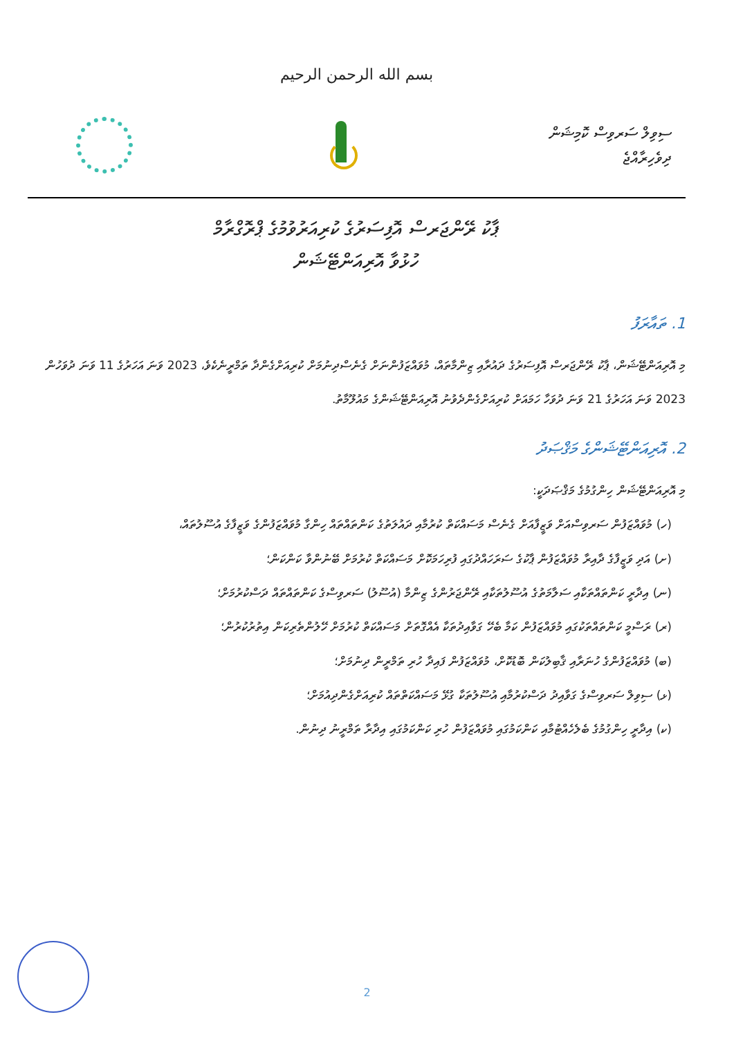بسم الله الرحمن الرحيم
ސިވިލް ސަރވިސް ކޮމިޝަން
ދިވެހިރާއްޖެ
ޕާކު ރޭންޖަރސް އޮފިސަރުގެ ކުރިއަރުވުމުގެ ޕްރޮގްރާމް
ހުޅުވާ އޮރިއަންޓޭޝަން
1. ތައާރަފު
މި އޮރިއަންޓޭޝަން، ޕާކު ރޭންޖަރސް އޮފިސަރުގެ ދައުރާއި ޒިންމާތައް، މުވައްޒަފުންނަށް ގެނެސްދިނުމަށް ކުރިއަށްގެންދާ ތަމްރީނެކެވެ، 2023 ވަނަ އަހަރުގެ 11 ވަނަ ދުވަހުން 2023 ވަނަ އަހަރުގެ 21 ވަނަ ދުވަހާ ހަމައަށް ކުރިއަށްގެންދެވުނު އޮރިއަންޓޭޝަންގެ މައުލޫމާތު.
2. އޮރިއަންޓޭޝަންގެ މަޤްޞަދު
މި އޮރިއަންޓޭޝަން ހިންގުމުގެ މަޤްޞަދަކީ:
(ހ) މުވައްޒަފުން ސަރވިސްއަށް ވަޒީފާއަށް ގެނެސް މަސައްކަތް ކުރުމާއި ދައުލަތުގެ ކަންތައްތައް ހިންގާ މުވައްޒަފުންގެ ވަޒީފާގެ އުސޫލުތައް،
(ށ) އަދި ވަޒީފާގެ ދާއިރާ މުވައްޒަފުން ޕާކުގެ ސަރަހައްދުގައި ފުރިހަމަކޮށް މަސައްކަތް ކުރުމަށް ބޭނުންވާ ކަންކަން؛
(ނ) އިދާރީ ކަންތައްތަކާއި ސަލާމަތުގެ އުސޫލުތަކާއި ރޭންޖަރުންގެ ޒިންމާ (އުސޫލު) ސަރވިސްގެ ކަންތައްތައް ދަސްކުރުމަށް؛
(ރ) ރަސްމީ ކަންތައްތަކުގައި މުވައްޒަފުން ކަމާ ބެހޭ ގަވާއިދުތަކާ އެއްގޮތަށް މަސައްކަތް ކުރުމަށް ހޭލުންތެރިކަން އިތުރުކުރުން؛
(ބ) މުވައްޒަފުންގެ ހުނަރާއި ޤާބިލުކަން ބޮޑުކޮށް، މުވައްޒަފުން ފައިދާ ހުރި ތަމްރީން ދިނުމަށް؛
(ޅ) ސިވިލް ސަރވިސްގެ ގަވާއިދު ދަސްކުރުމާއި އުސޫލުތަކާ ގުޅޭ މަސައްކަތްތައް ކުރިއަށްގެންދިއުމަށް؛
(ކ) އިދާރީ ހިންގުމުގެ ބެލެހެއްޓުމާއި ކަންކަމުގައި މުވައްޒަފުން ހުރި ކަންކަމުގައި އިދާރާ ތަމްރީނު ދިނުން.
2